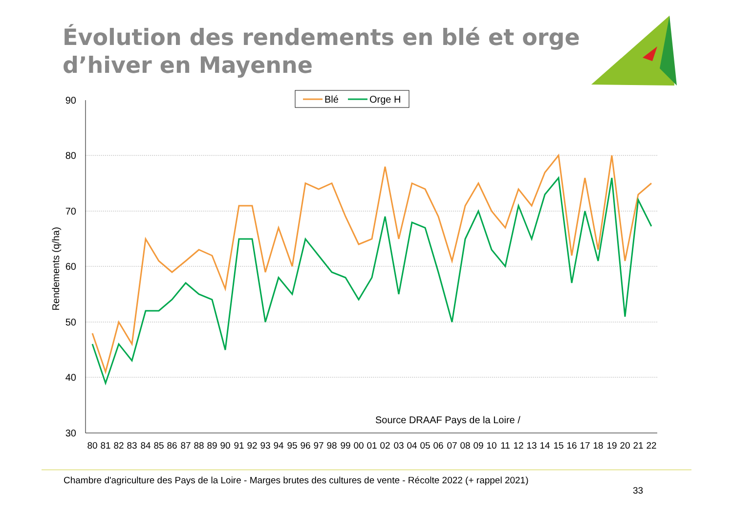Évolution des rendements en blé et orge
d’hiver en Mayenne
90
80
70
60
50
40
30
Rendements (q/ha)
Blé
Orge H
Source DRAAF Pays de la Loire /
80
81
82
83
84
85
86
87
88
89
90
91
92
93
94
95
96
97
98
99
00
01
02
03
04
05
06
07
08
09
10
11
12
13
14
15
16
17
18
19
20
21
22
Chambre d'agriculture des Pays de la Loire - Marges brutes des cultures de vente - Récolte 2022 (+ rappel 2021)
33